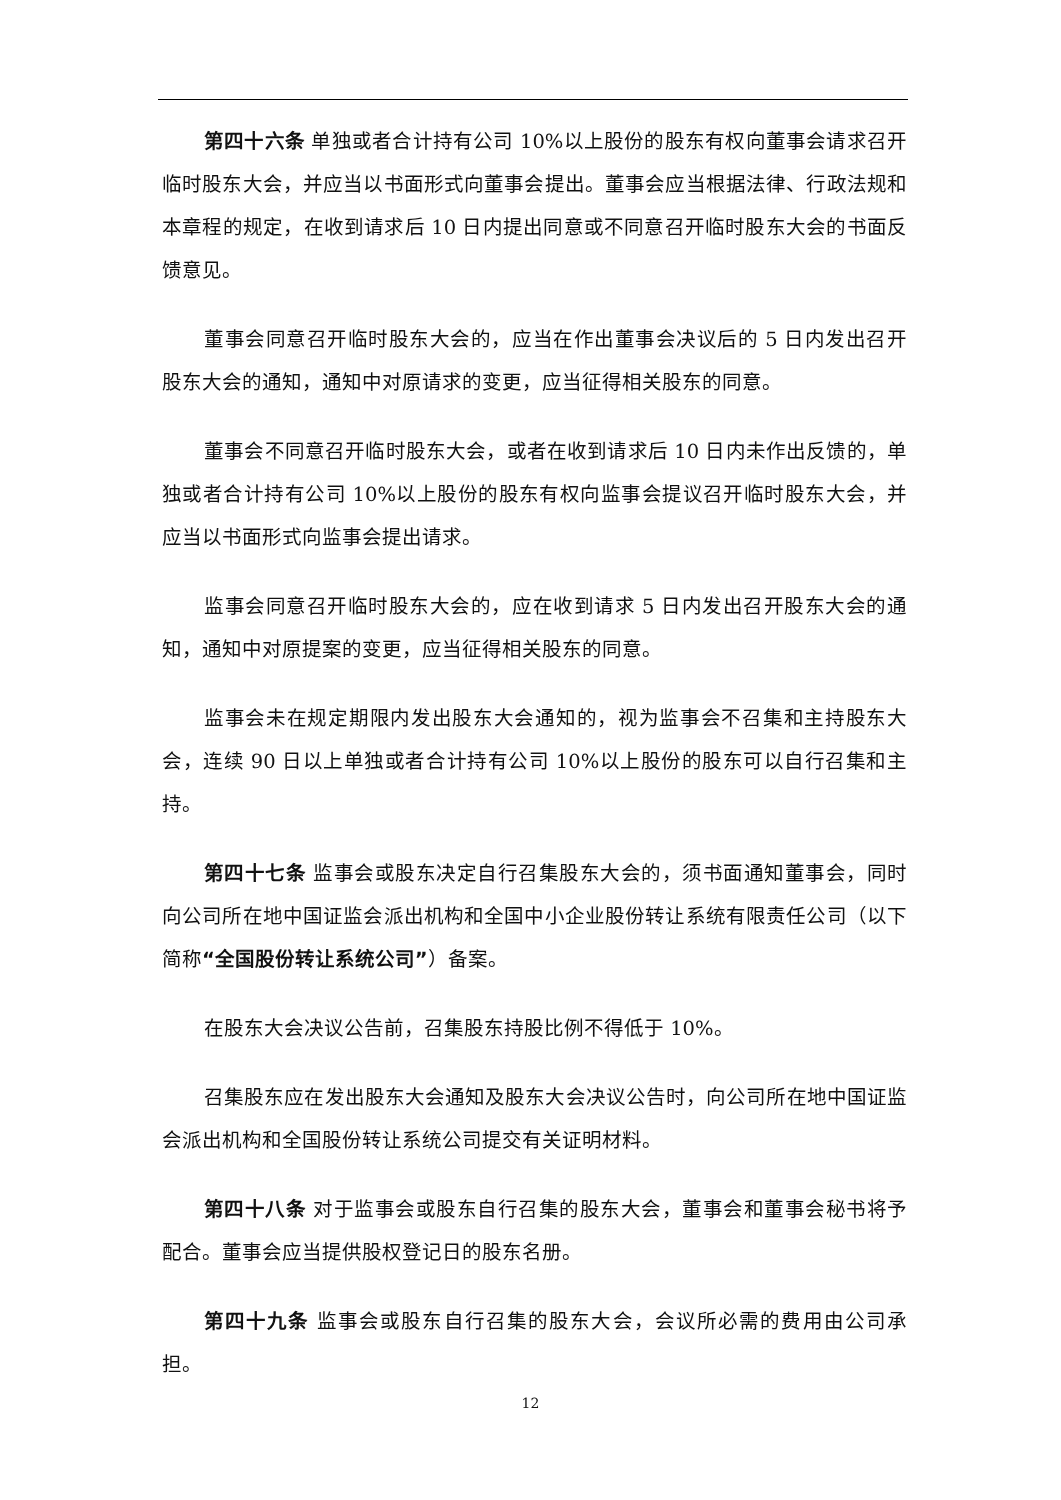第四十六条 单独或者合计持有公司 10%以上股份的股东有权向董事会请求召开临时股东大会，并应当以书面形式向董事会提出。董事会应当根据法律、行政法规和本章程的规定，在收到请求后 10 日内提出同意或不同意召开临时股东大会的书面反馈意见。
董事会同意召开临时股东大会的，应当在作出董事会决议后的 5 日内发出召开股东大会的通知，通知中对原请求的变更，应当征得相关股东的同意。
董事会不同意召开临时股东大会，或者在收到请求后 10 日内未作出反馈的，单独或者合计持有公司 10%以上股份的股东有权向监事会提议召开临时股东大会，并应当以书面形式向监事会提出请求。
监事会同意召开临时股东大会的，应在收到请求 5 日内发出召开股东大会的通知，通知中对原提案的变更，应当征得相关股东的同意。
监事会未在规定期限内发出股东大会通知的，视为监事会不召集和主持股东大会，连续 90 日以上单独或者合计持有公司 10%以上股份的股东可以自行召集和主持。
第四十七条 监事会或股东决定自行召集股东大会的，须书面通知董事会，同时向公司所在地中国证监会派出机构和全国中小企业股份转让系统有限责任公司（以下简称“全国股份转让系统公司”）备案。
在股东大会决议公告前，召集股东持股比例不得低于 10%。
召集股东应在发出股东大会通知及股东大会决议公告时，向公司所在地中国证监会派出机构和全国股份转让系统公司提交有关证明材料。
第四十八条 对于监事会或股东自行召集的股东大会，董事会和董事会秘书将予配合。董事会应当提供股权登记日的股东名册。
第四十九条 监事会或股东自行召集的股东大会，会议所必需的费用由公司承担。
12